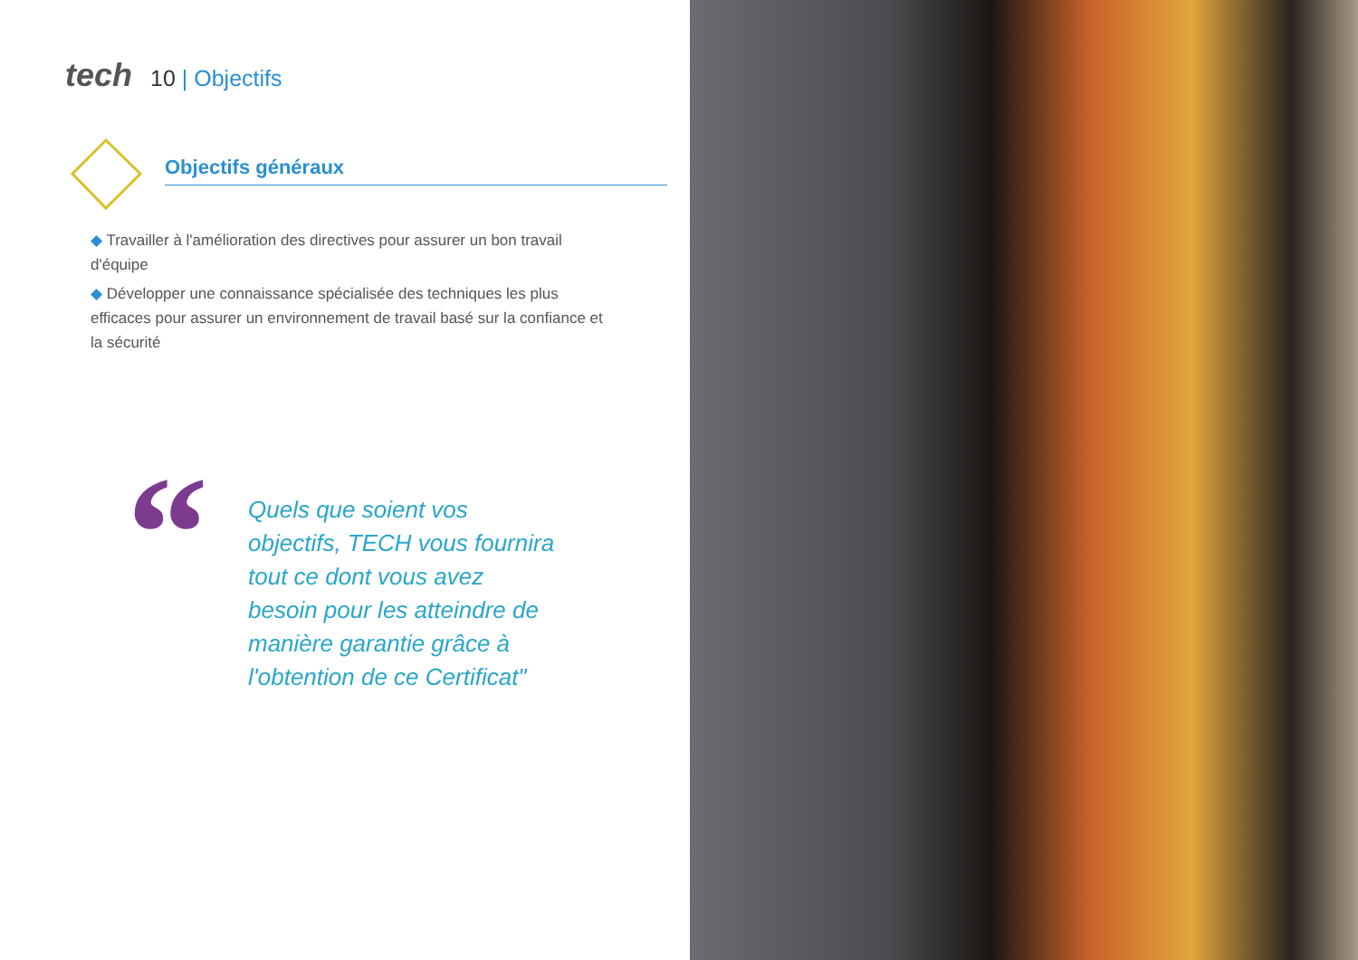tech 10 | Objectifs
Objectifs généraux
◆ Travailler à l'amélioration des directives pour assurer un bon travail d'équipe
◆ Développer une connaissance spécialisée des techniques les plus efficaces pour assurer un environnement de travail basé sur la confiance et la sécurité
“
Quels que soient vos objectifs, TECH vous fournira tout ce dont vous avez besoin pour les atteindre de manière garantie grâce à l'obtention de ce Certificat"